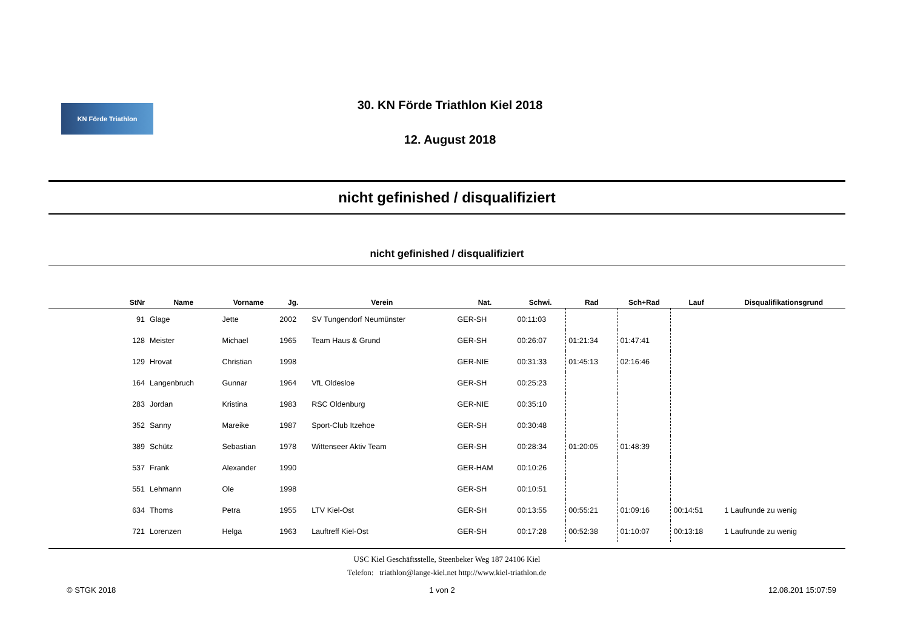KN Förde Triathlon
30. KN Förde Triathlon Kiel 2018
12. August 2018
nicht gefinished / disqualifiziert
nicht gefinished / disqualifiziert
| StNr | Name | Vorname | Jg. | Verein | Nat. | Schwi. | Rad | Sch+Rad | Lauf | Disqualifikationsgrund |
| --- | --- | --- | --- | --- | --- | --- | --- | --- | --- | --- |
| 91 | Glage | Jette | 2002 | SV Tungendorf Neumünster | GER-SH | 00:11:03 | | | | |
| 128 | Meister | Michael | 1965 | Team Haus & Grund | GER-SH | 00:26:07 | 01:21:34 | 01:47:41 | | |
| 129 | Hrovat | Christian | 1998 | | GER-NIE | 00:31:33 | 01:45:13 | 02:16:46 | | |
| 164 | Langenbruch | Gunnar | 1964 | VfL Oldesloe | GER-SH | 00:25:23 | | | | |
| 283 | Jordan | Kristina | 1983 | RSC Oldenburg | GER-NIE | 00:35:10 | | | | |
| 352 | Sanny | Mareike | 1987 | Sport-Club Itzehoe | GER-SH | 00:30:48 | | | | |
| 389 | Schütz | Sebastian | 1978 | Wittenseer Aktiv Team | GER-SH | 00:28:34 | 01:20:05 | 01:48:39 | | |
| 537 | Frank | Alexander | 1990 | | GER-HAM | 00:10:26 | | | | |
| 551 | Lehmann | Ole | 1998 | | GER-SH | 00:10:51 | | | | |
| 634 | Thoms | Petra | 1955 | LTV Kiel-Ost | GER-SH | 00:13:55 | 00:55:21 | 01:09:16 | 00:14:51 | 1 Laufrunde zu wenig |
| 721 | Lorenzen | Helga | 1963 | Lauftreff Kiel-Ost | GER-SH | 00:17:28 | 00:52:38 | 01:10:07 | 00:13:18 | 1 Laufrunde zu wenig |
USC Kiel Geschäftsstelle, Steenbeker Weg 187 24106 Kiel
Telefon: triathlon@lange-kiel.net http://www.kiel-triathlon.de
© STGK 2018 1 von 2 12.08.201 15:07:59